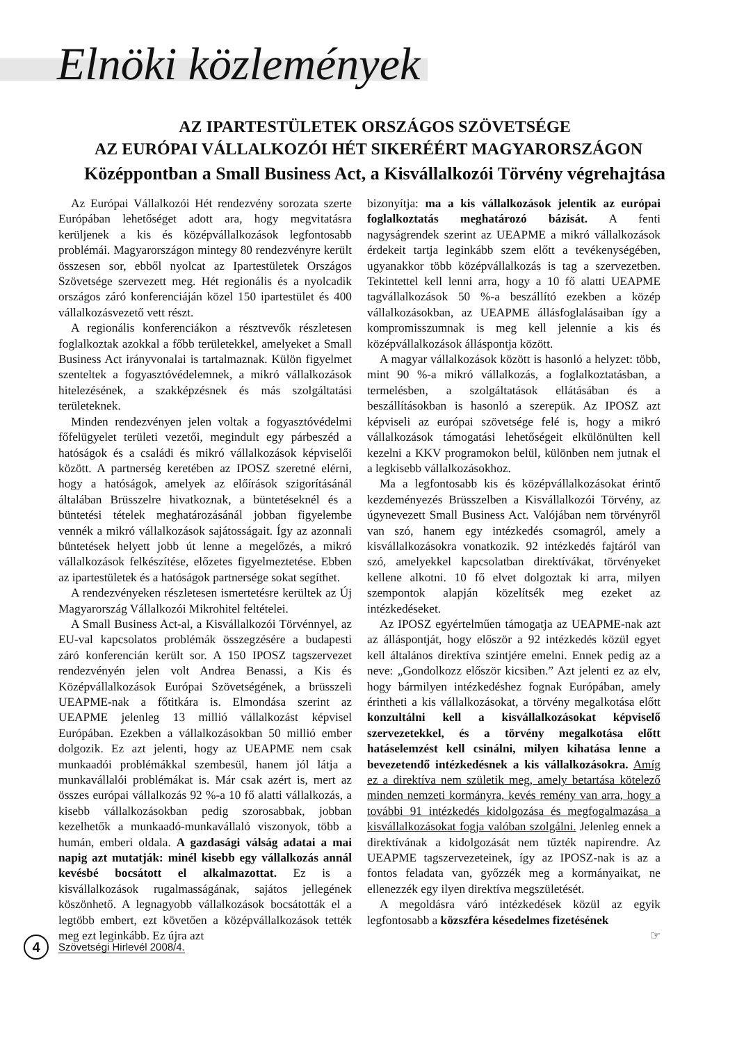Elnöki közlemények
AZ IPARTESTÜLETEK ORSZÁGOS SZÖVETSÉGE
AZ EURÓPAI VÁLLALKOZÓI HÉT SIKERÉÉRT MAGYARORSZÁGON
Középpontban a Small Business Act, a Kisvállalkozói Törvény végrehajtása
Az Európai Vállalkozói Hét rendezvény sorozata szerte Európában lehetőséget adott ara, hogy megvitatásra kerüljenek a kis és középvállalkozások legfontosabb problémái. Magyarországon mintegy 80 rendezvényre került összesen sor, ebből nyolcat az Ipartestületek Országos Szövetsége szervezett meg. Hét regionális és a nyolcadik országos záró konferenciáján közel 150 ipartestület és 400 vállalkozásvezető vett részt.
A regionális konferenciákon a résztvevők részletesen foglalkoztak azokkal a főbb területekkel, amelyeket a Small Business Act irányvonalai is tartalmaznak. Külön figyelmet szenteltek a fogyasztóvédelemnek, a mikró vállalkozások hitelezésének, a szakképzésnek és más szolgáltatási területeknek.
Minden rendezvényen jelen voltak a fogyasztóvédelmi főfelügyelet területi vezetői, megindult egy párbeszéd a hatóságok és a családi és mikró vállalkozások képviselői között. A partnerség keretében az IPOSZ szeretné elérni, hogy a hatóságok, amelyek az előírások szigorításánál általában Brüsszelre hivatkoznak, a büntetéseknél és a büntetési tételek meghatározásánál jobban figyelembe vennék a mikró vállalkozások sajátosságait. Így az azonnali büntetések helyett jobb út lenne a megelőzés, a mikró vállalkozások felkészítése, előzetes figyelmeztetése. Ebben az ipartestületek és a hatóságok partnersége sokat segíthet.
A rendezvényeken részletesen ismertetésre kerültek az Új Magyarország Vállalkozói Mikrohitel feltételei.
A Small Business Act-al, a Kisvállalkozói Törvénnyel, az EU-val kapcsolatos problémák összegzésére a budapesti záró konferencián került sor. A 150 IPOSZ tagszervezet rendezvényén jelen volt Andrea Benassi, a Kis és Középvállalkozások Európai Szövetségének, a brüsszeli UEAPME-nak a főtitkára is. Elmondása szerint az UEAPME jelenleg 13 millió vállalkozást képvisel Európában. Ezekben a vállalkozásokban 50 millió ember dolgozik. Ez azt jelenti, hogy az UEAPME nem csak munkaadói problémákkal szembesül, hanem jól látja a munkavállalói problémákat is. Már csak azért is, mert az összes európai vállalkozás 92 %-a 10 fő alatti vállalkozás, a kisebb vállalkozásokban pedig szorosabbak, jobban kezelhetők a munkaadó-munkavállaló viszonyok, több a humán, emberi oldala. A gazdasági válság adatai a mai napig azt mutatják: minél kisebb egy vállalkozás annál kevésbé bocsátott el alkalmazottat. Ez is a kisvállalkozások rugalmasságának, sajátos jellegének köszönhető. A legnagyobb vállalkozások bocsátották el a legtöbb embert, ezt követően a középvállalkozások tették meg ezt leginkább. Ez újra azt
bizonyítja: ma a kis vállalkozások jelentik az európai foglalkoztatás meghatározó bázisát. A fenti nagyságrendek szerint az UEAPME a mikró vállalkozások érdekeit tartja leginkább szem előtt a tevékenységében, ugyanakkor több középvállalkozás is tag a szervezetben. Tekintettel kell lenni arra, hogy a 10 fő alatti UEAPME tagvállalkozások 50 %-a beszállító ezekben a közép vállalkozásokban, az UEAPME állásfoglalásaiban így a kompromisszumnak is meg kell jelennie a kis és középvállalkozások álláspontja között.
A magyar vállalkozások között is hasonló a helyzet: több, mint 90 %-a mikró vállalkozás, a foglalkoztatásban, a termelésben, a szolgáltatások ellátásában és a beszállításokban is hasonló a szerepük. Az IPOSZ azt képviseli az európai szövetsége felé is, hogy a mikró vállalkozások támogatási lehetőségeit elkülönülten kell kezelni a KKV programokon belül, különben nem jutnak el a legkisebb vállalkozásokhoz.
Ma a legfontosabb kis és középvállalkozásokat érintő kezdeményezés Brüsszelben a Kisvállalkozói Törvény, az úgynevezett Small Business Act. Valójában nem törvényről van szó, hanem egy intézkedés csomagról, amely a kisvállalkozásokra vonatkozik. 92 intézkedés fajtáról van szó, amelyekkel kapcsolatban direktívákat, törvényeket kellene alkotni. 10 fő elvet dolgoztak ki arra, milyen szempontok alapján közelítsék meg ezeket az intézkedéseket.
Az IPOSZ egyértelműen támogatja az UEAPME-nak azt az álláspontját, hogy először a 92 intézkedés közül egyet kell általános direktíva szintjére emelni. Ennek pedig az a neve: „Gondolkozz először kicsiben.” Azt jelenti ez az elv, hogy bármilyen intézkedéshez fognak Európában, amely érintheti a kis vállalkozásokat, a törvény megalkotása előtt konzultálni kell a kisvállalkozásokat képviselő szervezetekkel, és a törvény megalkotása előtt hatáselemzést kell csinálni, milyen kihatása lenne a bevezetendő intézkedésnek a kis vállalkozásokra. Amíg ez a direktíva nem születik meg, amely betartása kötelező minden nemzeti kormányra, kevés remény van arra, hogy a további 91 intézkedés kidolgozása és megfogalmazása a kisvállalkozásokat fogja valóban szolgálni. Jelenleg ennek a direktívának a kidolgozását nem tűzték napirendre. Az UEAPME tagszervezeteinek, így az IPOSZ-nak is az a fontos feladata van, győzzék meg a kormányaikat, ne ellenezzék egy ilyen direktíva megszületését.
A megoldásra váró intézkedések közül az egyik legfontosabb a közszféra késedelmes fizetésének
☞
4
Szövetségi Hirlevél 2008/4.